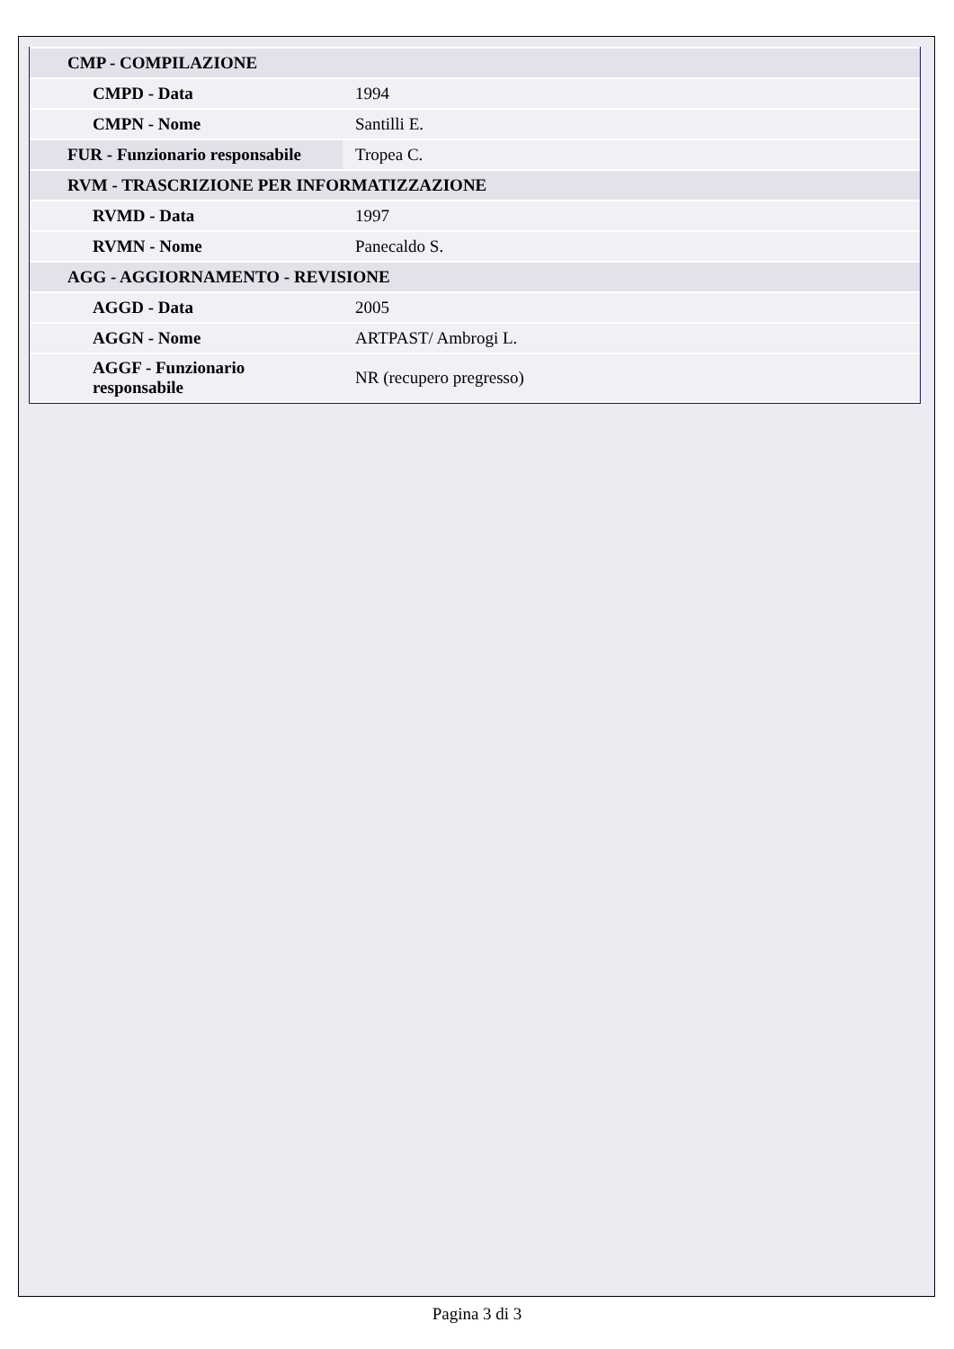| CMP - COMPILAZIONE | |
| CMPD - Data | 1994 |
| CMPN - Nome | Santilli E. |
| FUR - Funzionario responsabile | Tropea C. |
| RVM - TRASCRIZIONE PER INFORMATIZZAZIONE | |
| RVMD - Data | 1997 |
| RVMN - Nome | Panecaldo S. |
| AGG - AGGIORNAMENTO - REVISIONE | |
| AGGD - Data | 2005 |
| AGGN - Nome | ARTPAST/ Ambrogi L. |
| AGGF - Funzionario responsabile | NR (recupero pregresso) |
Pagina 3 di 3